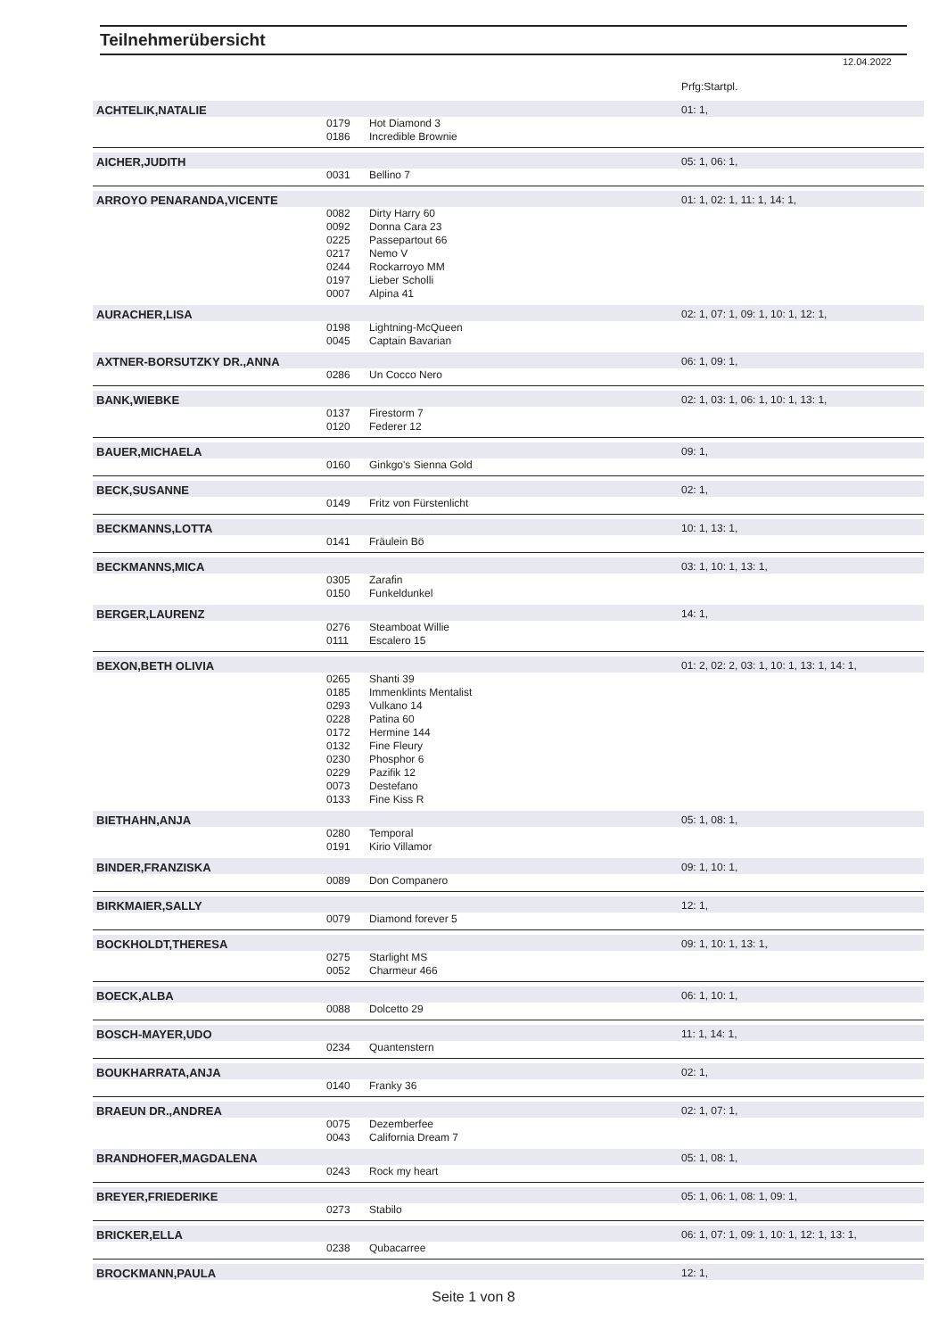Teilnehmerübersicht
12.04.2022
| | | | Prfg:Startpl. |
| ACHTELIK,NATALIE | | | 01: 1, |
| | 0179 | Hot Diamond 3 | |
| | 0186 | Incredible Brownie | |
| AICHER,JUDITH | | | 05: 1, 06: 1, |
| | 0031 | Bellino 7 | |
| ARROYO PENARANDA,VICENTE | | | 01: 1, 02: 1, 11: 1, 14: 1, |
| | 0082 | Dirty Harry 60 | |
| | 0092 | Donna Cara 23 | |
| | 0225 | Passepartout 66 | |
| | 0217 | Nemo V | |
| | 0244 | Rockarroyo MM | |
| | 0197 | Lieber Scholli | |
| | 0007 | Alpina 41 | |
| AURACHER,LISA | | | 02: 1, 07: 1, 09: 1, 10: 1, 12: 1, |
| | 0198 | Lightning-McQueen | |
| | 0045 | Captain Bavarian | |
| AXTNER-BORSUTZKY DR.,ANNA | | | 06: 1, 09: 1, |
| | 0286 | Un Cocco Nero | |
| BANK,WIEBKE | | | 02: 1, 03: 1, 06: 1, 10: 1, 13: 1, |
| | 0137 | Firestorm 7 | |
| | 0120 | Federer 12 | |
| BAUER,MICHAELA | | | 09: 1, |
| | 0160 | Ginkgo's Sienna Gold | |
| BECK,SUSANNE | | | 02: 1, |
| | 0149 | Fritz von Fürstenlicht | |
| BECKMANNS,LOTTA | | | 10: 1, 13: 1, |
| | 0141 | Fräulein Bö | |
| BECKMANNS,MICA | | | 03: 1, 10: 1, 13: 1, |
| | 0305 | Zarafin | |
| | 0150 | Funkeldunkel | |
| BERGER,LAURENZ | | | 14: 1, |
| | 0276 | Steamboat Willie | |
| | 0111 | Escalero 15 | |
| BEXON,BETH OLIVIA | | | 01: 2, 02: 2, 03: 1, 10: 1, 13: 1, 14: 1, |
| | 0265 | Shanti 39 | |
| | 0185 | Immenklints Mentalist | |
| | 0293 | Vulkano 14 | |
| | 0228 | Patina 60 | |
| | 0172 | Hermine 144 | |
| | 0132 | Fine Fleury | |
| | 0230 | Phosphor 6 | |
| | 0229 | Pazifik 12 | |
| | 0073 | Destefano | |
| | 0133 | Fine Kiss R | |
| BIETHAHN,ANJA | | | 05: 1, 08: 1, |
| | 0280 | Temporal | |
| | 0191 | Kirio Villamor | |
| BINDER,FRANZISKA | | | 09: 1, 10: 1, |
| | 0089 | Don Companero | |
| BIRKMAIER,SALLY | | | 12: 1, |
| | 0079 | Diamond forever 5 | |
| BOCKHOLDT,THERESA | | | 09: 1, 10: 1, 13: 1, |
| | 0275 | Starlight MS | |
| | 0052 | Charmeur 466 | |
| BOECK,ALBA | | | 06: 1, 10: 1, |
| | 0088 | Dolcetto 29 | |
| BOSCH-MAYER,UDO | | | 11: 1, 14: 1, |
| | 0234 | Quantenstern | |
| BOUKHARRATA,ANJA | | | 02: 1, |
| | 0140 | Franky 36 | |
| BRAEUN DR.,ANDREA | | | 02: 1, 07: 1, |
| | 0075 | Dezemberfee | |
| | 0043 | California Dream 7 | |
| BRANDHOFER,MAGDALENA | | | 05: 1, 08: 1, |
| | 0243 | Rock my heart | |
| BREYER,FRIEDERIKE | | | 05: 1, 06: 1, 08: 1, 09: 1, |
| | 0273 | Stabilo | |
| BRICKER,ELLA | | | 06: 1, 07: 1, 09: 1, 10: 1, 12: 1, 13: 1, |
| | 0238 | Qubacarree | |
| BROCKMANN,PAULA | | | 12: 1, |
Seite 1 von 8